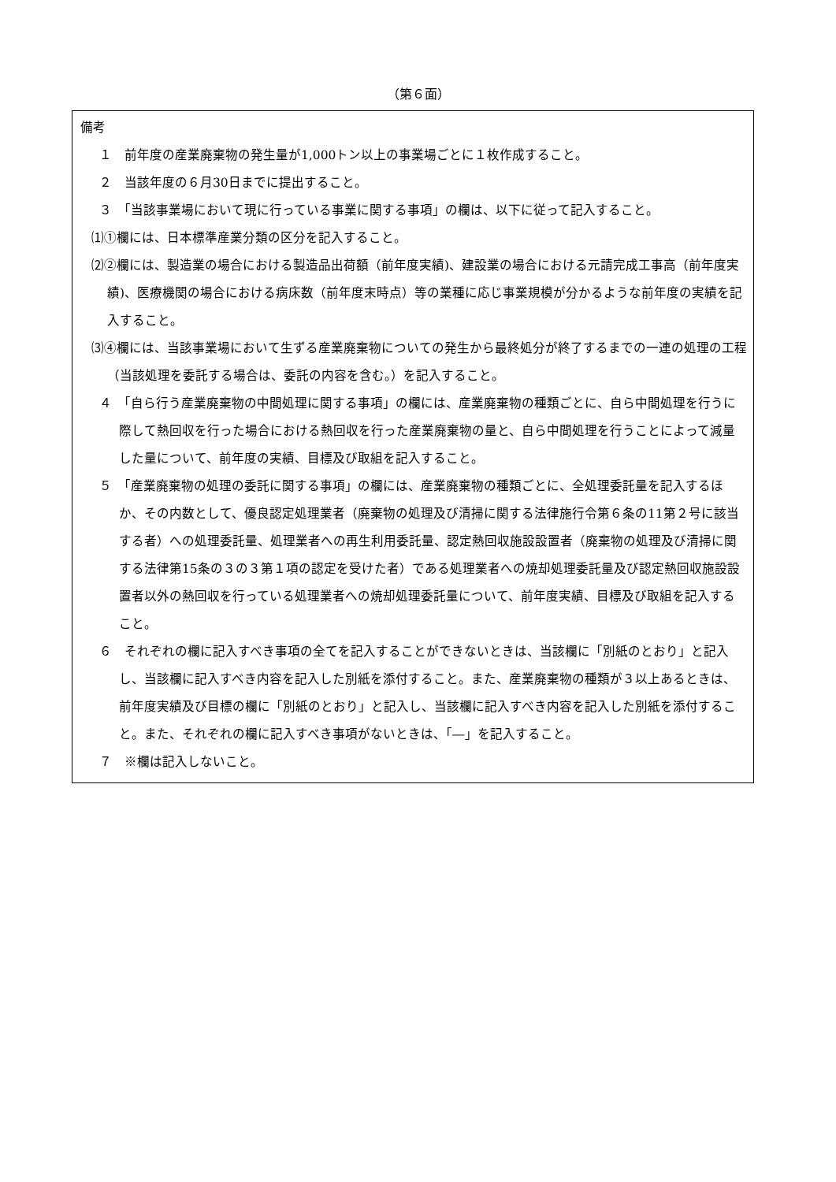（第６面）
備考
１　前年度の産業廃棄物の発生量が1,000トン以上の事業場ごとに１枚作成すること。
２　当該年度の６月30日までに提出すること。
３　「当該事業場において現に行っている事業に関する事項」の欄は、以下に従って記入すること。
⑴①欄には、日本標準産業分類の区分を記入すること。
⑵②欄には、製造業の場合における製造品出荷額（前年度実績)、建設業の場合における元請完成工事高（前年度実績)、医療機関の場合における病床数（前年度末時点）等の業種に応じ事業規模が分かるような前年度の実績を記入すること。
⑶④欄には、当該事業場において生ずる産業廃棄物についての発生から最終処分が終了するまでの一連の処理の工程（当該処理を委託する場合は、委託の内容を含む。）を記入すること。
４　「自ら行う産業廃棄物の中間処理に関する事項」の欄には、産業廃棄物の種類ごとに、自ら中間処理を行うに際して熱回収を行った場合における熱回収を行った産業廃棄物の量と、自ら中間処理を行うことによって減量した量について、前年度の実績、目標及び取組を記入すること。
５　「産業廃棄物の処理の委託に関する事項」の欄には、産業廃棄物の種類ごとに、全処理委託量を記入するほか、その内数として、優良認定処理業者（廃棄物の処理及び清掃に関する法律施行令第６条の11第２号に該当する者）への処理委託量、処理業者への再生利用委託量、認定熱回収施設設置者（廃棄物の処理及び清掃に関する法律第15条の３の３第１項の認定を受けた者）である処理業者への焼却処理委託量及び認定熱回収施設設置者以外の熱回収を行っている処理業者への焼却処理委託量について、前年度実績、目標及び取組を記入すること。
６　それぞれの欄に記入すべき事項の全てを記入することができないときは、当該欄に「別紙のとおり」と記入し、当該欄に記入すべき内容を記入した別紙を添付すること。また、産業廃棄物の種類が３以上あるときは、前年度実績及び目標の欄に「別紙のとおり」と記入し、当該欄に記入すべき内容を記入した別紙を添付すること。また、それぞれの欄に記入すべき事項がないときは、「―」を記入すること。
７　※欄は記入しないこと。